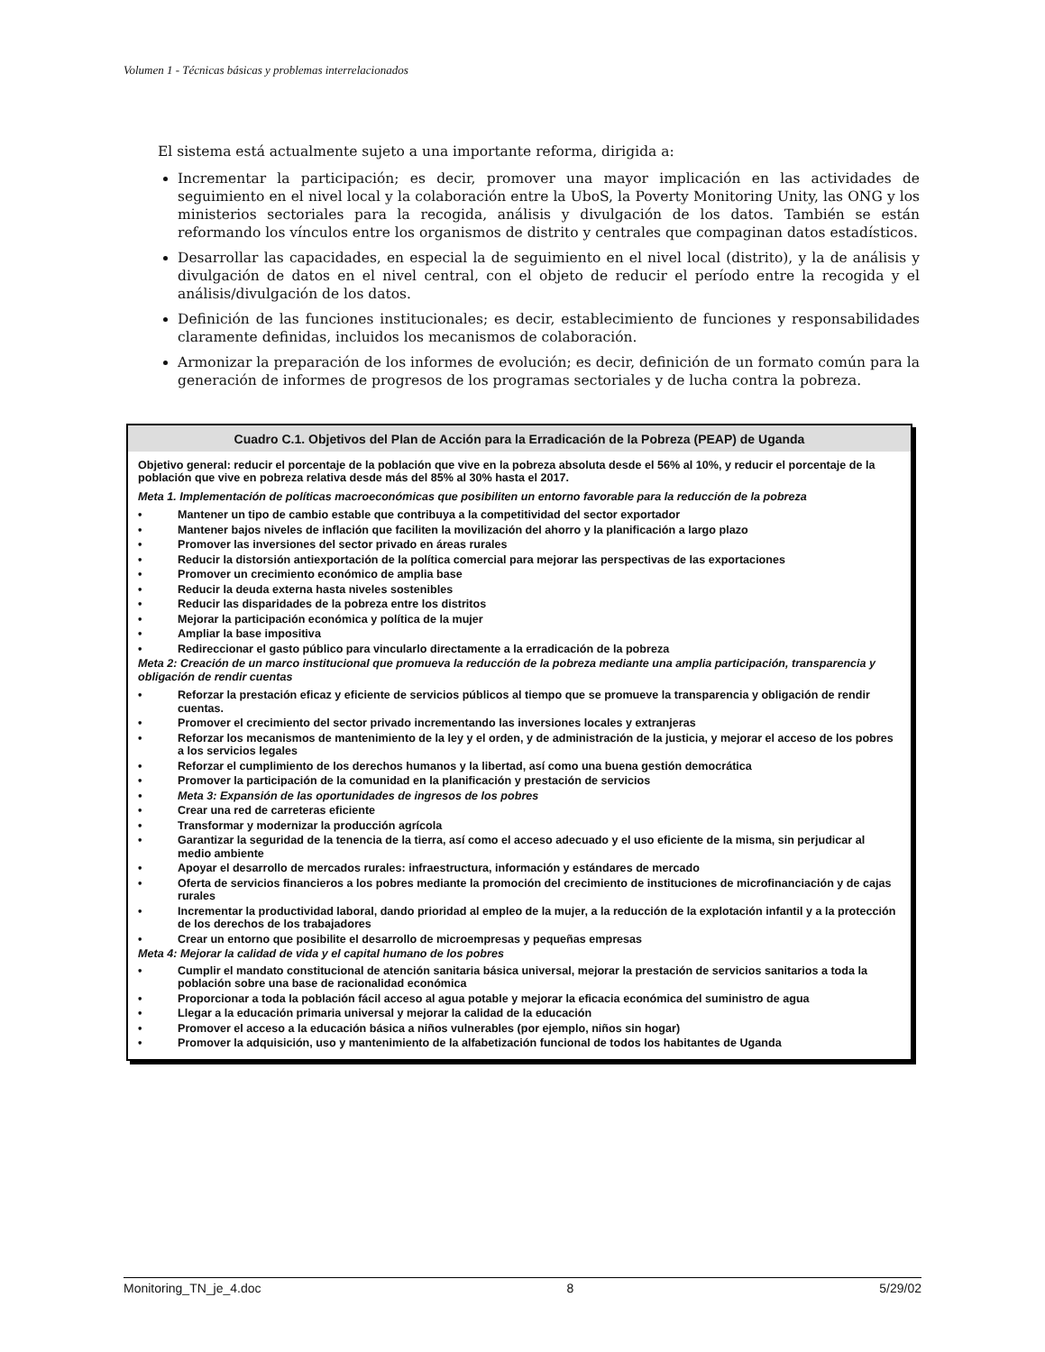Volumen 1 - Técnicas básicas y problemas interrelacionados
El sistema está actualmente sujeto a una importante reforma, dirigida a:
Incrementar la participación; es decir, promover una mayor implicación en las actividades de seguimiento en el nivel local y la colaboración entre la UboS, la Poverty Monitoring Unity, las ONG y los ministerios sectoriales para la recogida, análisis y divulgación de los datos. También se están reformando los vínculos entre los organismos de distrito y centrales que compaginan datos estadísticos.
Desarrollar las capacidades, en especial la de seguimiento en el nivel local (distrito), y la de análisis y divulgación de datos en el nivel central, con el objeto de reducir el período entre la recogida y el análisis/divulgación de los datos.
Definición de las funciones institucionales; es decir, establecimiento de funciones y responsabilidades claramente definidas, incluidos los mecanismos de colaboración.
Armonizar la preparación de los informes de evolución; es decir, definición de un formato común para la generación de informes de progresos de los programas sectoriales y de lucha contra la pobreza.
Cuadro C.1. Objetivos del Plan de Acción para la Erradicación de la Pobreza (PEAP) de Uganda
Objetivo general: reducir el porcentaje de la población que vive en la pobreza absoluta desde el 56% al 10%, y reducir el porcentaje de la población que vive en pobreza relativa desde más del 85% al 30% hasta el 2017.
Meta 1. Implementación de políticas macroeconómicas que posibiliten un entorno favorable para la reducción de la pobreza
• Mantener un tipo de cambio estable que contribuya a la competitividad del sector exportador
• Mantener bajos niveles de inflación que faciliten la movilización del ahorro y la planificación a largo plazo
• Promover las inversiones del sector privado en áreas rurales
• Reducir la distorsión antiexportación de la política comercial para mejorar las perspectivas de las exportaciones
• Promover un crecimiento económico de amplia base
• Reducir la deuda externa hasta niveles sostenibles
• Reducir las disparidades de la pobreza entre los distritos
• Mejorar la participación económica y política de la mujer
• Ampliar la base impositiva
• Redireccionar el gasto público para vincularlo directamente a la erradicación de la pobreza
Meta 2: Creación de un marco institucional que promueva la reducción de la pobreza mediante una amplia participación, transparencia y obligación de rendir cuentas
• Reforzar la prestación eficaz y eficiente de servicios públicos al tiempo que se promueve la transparencia y obligación de rendir cuentas.
• Promover el crecimiento del sector privado incrementando las inversiones locales y extranjeras
• Reforzar los mecanismos de mantenimiento de la ley y el orden, y de administración de la justicia, y mejorar el acceso de los pobres a los servicios legales
• Reforzar el cumplimiento de los derechos humanos y la libertad, así como una buena gestión democrática
• Promover la participación de la comunidad en la planificación y prestación de servicios
• Meta 3: Expansión de las oportunidades de ingresos de los pobres
• Crear una red de carreteras eficiente
• Transformar y modernizar la producción agrícola
• Garantizar la seguridad de la tenencia de la tierra, así como el acceso adecuado y el uso eficiente de la misma, sin perjudicar al medio ambiente
• Apoyar el desarrollo de mercados rurales: infraestructura, información y estándares de mercado
• Oferta de servicios financieros a los pobres mediante la promoción del crecimiento de instituciones de microfinanciación y de cajas rurales
• Incrementar la productividad laboral, dando prioridad al empleo de la mujer, a la reducción de la explotación infantil y a la protección de los derechos de los trabajadores
• Crear un entorno que posibilite el desarrollo de microempresas y pequeñas empresas
Meta 4: Mejorar la calidad de vida y el capital humano de los pobres
• Cumplir el mandato constitucional de atención sanitaria básica universal, mejorar la prestación de servicios sanitarios a toda la población sobre una base de racionalidad económica
• Proporcionar a toda la población fácil acceso al agua potable y mejorar la eficacia económica del suministro de agua
• Llegar a la educación primaria universal y mejorar la calidad de la educación
• Promover el acceso a la educación básica a niños vulnerables (por ejemplo, niños sin hogar)
• Promover la adquisición, uso y mantenimiento de la alfabetización funcional de todos los habitantes de Uganda
Monitoring_TN_je_4.doc 8 5/29/02